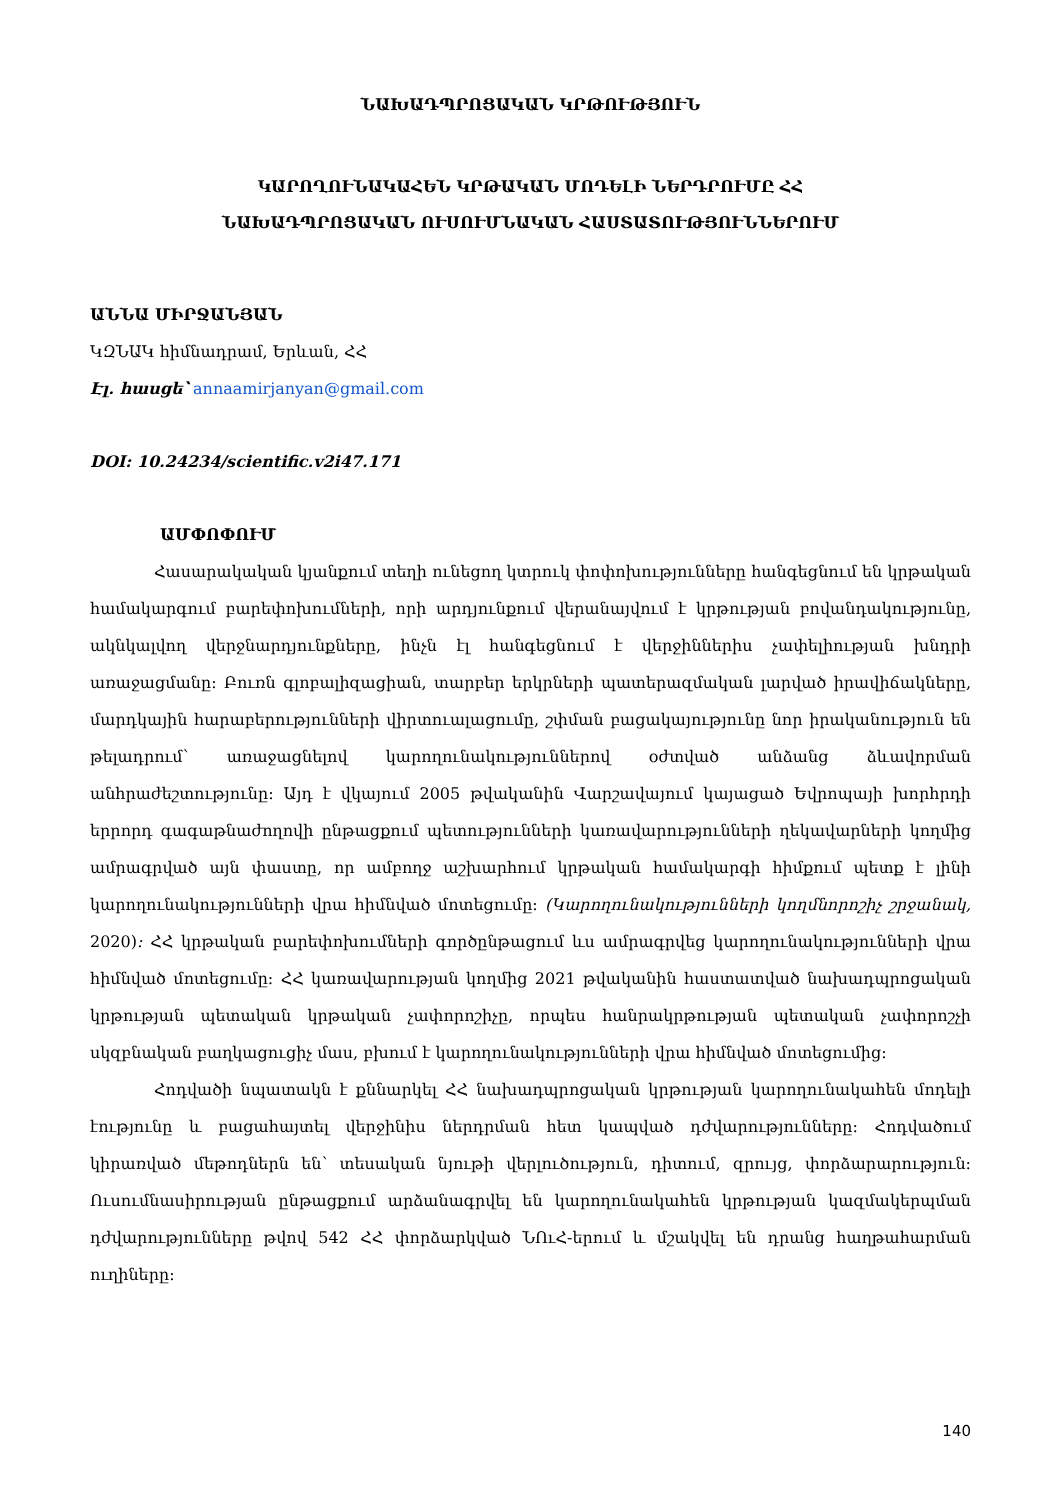ՆԱԽԱԴՊՐՈՑԱԿԱՆ ԿՐԹՈՒԹՅՈՒՆ
ԿԱՐՈՂՈՒՆԱԿԱՀԵՆ ԿՐԹԱԿԱՆ ՄՈԴԵԼԻ ՆԵՐԴՐՈՒՄԸ ՀՀ
ՆԱԽԱԴՊՐՈՑԱԿԱՆ ՈՒՍՈՒՄՆԱԿԱՆ ՀԱՍՏԱՏՈՒԹՅՈՒՆՆԵՐՈՒՄ
ԱՆՆԱ ՄԻՐՋԱՆՅԱՆ
ԿԶՆԱԿ հիմնադրամ, Երևան, ՀՀ
Էլ. հասցե՝ annaamirjanyan@gmail.com
DOI: 10.24234/scientific.v2i47.171
ԱՄՓՈՓՈՒՄ
Հասարակական կյանքում տեղի ունեցող կտրուկ փոփոխությունները հանգեցնում են կրթական համակարգում բարեփոխումների, որի արդյունքում վերանայվում է կրթության բովանդակությունը, ակնկալվող վերջնարդյունքները, ինչն էլ հանգեցնում է վերջիններիս չափելիության խնդրի առաջացմանը: Բուռն գլոբալիզացիան, տարբեր երկրների պատերազմական լարված իրավիճակները, մարդկային հարաբերությունների վիրտուալացումը, շփման բացակայությունը նոր իրականություն են թելադրում՝ առաջացնելով կարողունակություններով օժտված անձանց ձևավորման անհրաժեշտությունը: Այդ է վկայում 2005 թվականին Վարշավայում կայացած Եվրոպայի խորհրդի երրորդ գագաթնաժողովի ընթացքում պետությունների կառավարությունների ղեկավարների կողմից ամրագրված այն փաստը, որ ամբողջ աշխարհում կրթական համակարգի հիմքում պետք է լինի կարողունակությունների վրա հիմնված մոտեցումը: (Կարողունակությունների կողմնորոշիչ շրջանակ, 2020): ՀՀ կրթական բարեփոխումների գործընթացում ևս ամրագրվեց կարողունակությունների վրա հիմնված մոտեցումը: ՀՀ կառավարության կողմից 2021 թվականին հաստատված նախադպրոցական կրթության պետական կրթական չափորոշիչը, որպես հանրակրթության պետական չափորոշչի սկզբնական բաղկացուցիչ մաս, բխում է կարողունակությունների վրա հիմնված մոտեցումից:
Հոդվածի նպատակն է քննարկել ՀՀ նախադպրոցական կրթության կարողունակահեն մոդելի էությունը և բացահայտել վերջինիս ներդրման հետ կապված դժվարությունները: Հոդվածում կիրառված մեթոդներն են՝ տեսական նյութի վերլուծություն, դիտում, զրույց, փորձարարություն: Ուսումնասիրության ընթացքում արձանագրվել են կարողունակահեն կրթության կազմակերպման դժվարությունները թվով 542 ՀՀ փորձարկված ՆՈւՀ-երում և մշակվել են դրանց հաղթահարման ուղիները:
140